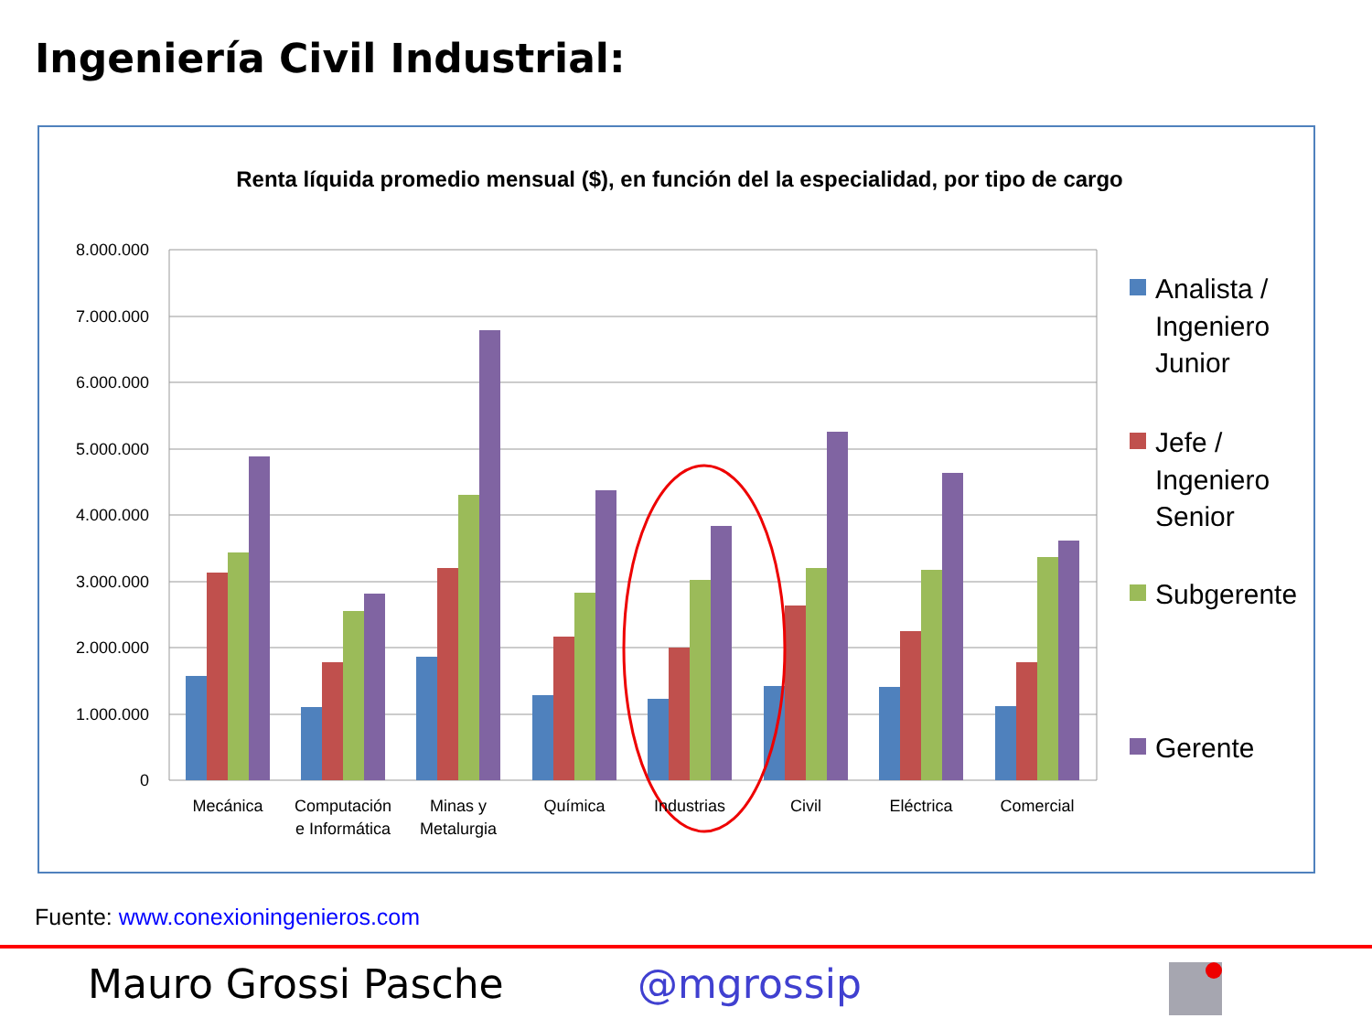Ingeniería Civil Industrial:
Renta líquida promedio mensual ($), en función del la especialidad, por tipo de cargo
8.000.000
7.000.000
6.000.000
5.000.000
4.000.000
3.000.000
2.000.000
1.000.000
0
Mecánica
Computación
e Informática
Minas y
Metalurgia
Química
Industrias
Civil
Eléctrica
Comercial
Analista /
Ingeniero
Junior
Jefe /
Ingeniero
Senior
Subgerente
Gerente
Fuente: www.conexioningenieros.com
Mauro Grossi Pasche @mgrossip